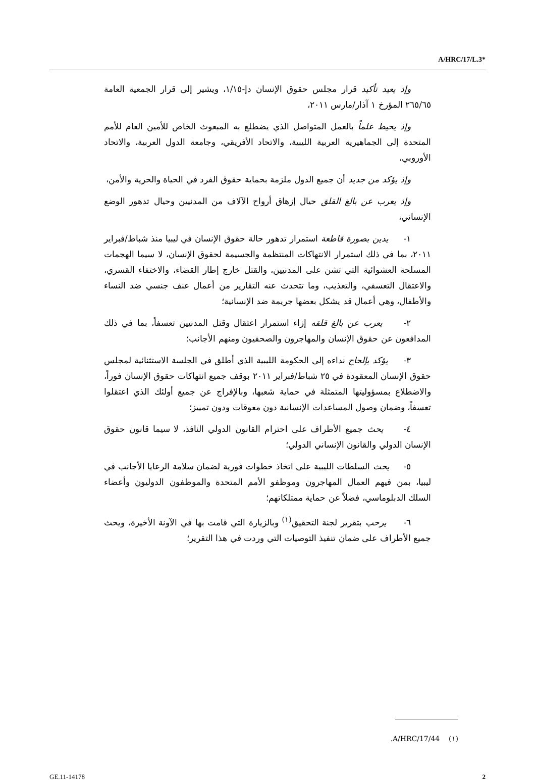A/HRC/17/L.3*
وإذ يعيد تأكيد قرار مجلس حقوق الإنسان دإ-١/١٥، ويشير إلى قرار الجمعية العامة ٢٦٥/٦٥ المؤرخ ١ آذار/مارس ٢٠١١،
وإذ يحيط علماً بالعمل المتواصل الذي يضطلع به المبعوث الخاص للأمين العام للأمم المتحدة إلى الجماهيرية العربية الليبية، والاتحاد الأفريقي، وجامعة الدول العربية، والاتحاد الأوروبي،
وإذ يؤكد من جديد أن جميع الدول ملزمة بحماية حقوق الفرد في الحياة والحرية والأمن،
وإذ يعرب عن بالغ القلق حيال إزهاق أرواح الآلاف من المدنيين وحيال تدهور الوضع الإنساني،
١- يدين بصورة قاطعة استمرار تدهور حالة حقوق الإنسان في ليبيا منذ شباط/فبراير ٢٠١١، بما في ذلك استمرار الانتهاكات المنتظمة والجسيمة لحقوق الإنسان، لا سيما الهجمات المسلحة العشوائية التي تشن على المدنيين، والقتل خارج إطار القضاء، والاختفاء القسري، والاعتقال التعسفي، والتعذيب، وما تتحدث عنه التقارير من أعمال عنف جنسي ضد النساء والأطفال، وهي أعمال قد يشكل بعضها جريمة ضد الإنسانية؛
٢- يعرب عن بالغ قلقه إزاء استمرار اعتقال وقتل المدنيين تعسفاً، بما في ذلك المدافعون عن حقوق الإنسان والمهاجرون والصحفيون ومنهم الأجانب؛
٣- يؤكد بإلحاح نداءه إلى الحكومة الليبية الذي أطلق في الجلسة الاستثنائية لمجلس حقوق الإنسان المعقودة في ٢٥ شباط/فبراير ٢٠١١ بوقف جميع انتهاكات حقوق الإنسان فوراً، والاضطلاع بمسؤوليتها المتمثلة في حماية شعبها، وبالإفراج عن جميع أولئك الذي اعتقلوا تعسفاً، وضمان وصول المساعدات الإنسانية دون معوقات ودون تمييز؛
٤- يحث جميع الأطراف على احترام القانون الدولي النافذ، لا سيما قانون حقوق الإنسان الدولي والقانون الإنساني الدولي؛
٥- يحث السلطات الليبية على اتخاذ خطوات فورية لضمان سلامة الرعايا الأجانب في ليبيا، بمن فيهم العمال المهاجرون وموظفو الأمم المتحدة والموظفون الدوليون وأعضاء السلك الدبلوماسي، فضلاً عن حماية ممتلكاتهم؛
٦- يرحب بتقرير لجنة التحقيق<sup>(١)</sup> وبالزيارة التي قامت بها في الآونة الأخيرة، ويحث جميع الأطراف على ضمان تنفيذ التوصيات التي وردت في هذا التقرير؛
(١) A/HRC/17/44.
GE.11-14178 2